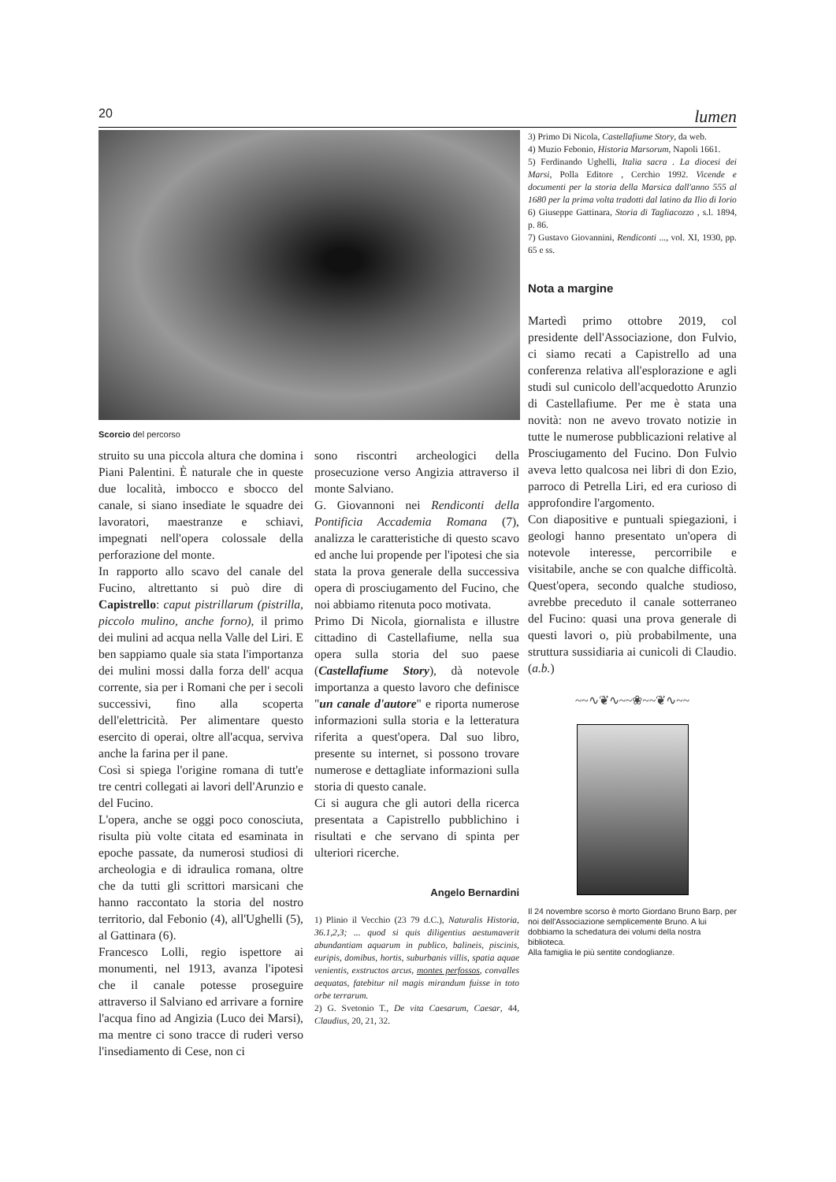20 lumen
Scorcio del percorso
struito su una piccola altura che domina i Piani Palentini. È naturale che in queste due località, imbocco e sbocco del canale, si siano insediate le squadre dei lavoratori, maestranze e schiavi, impegnati nell'opera colossale della perforazione del monte.
In rapporto allo scavo del canale del Fucino, altrettanto si può dire di Capistrello: caput pistrillarum (pistrilla, piccolo mulino, anche forno), il primo dei mulini ad acqua nella Valle del Liri. E ben sappiamo quale sia stata l'importanza dei mulini mossi dalla forza dell' acqua corrente, sia per i Romani che per i secoli successivi, fino alla scoperta dell'elettricità. Per alimentare questo esercito di operai, oltre all'acqua, serviva anche la farina per il pane.
Così si spiega l'origine romana di tutt'e tre centri collegati ai lavori dell'Arunzio e del Fucino.
L'opera, anche se oggi poco conosciuta, risulta più volte citata ed esaminata in epoche passate, da numerosi studiosi di archeologia e di idraulica romana, oltre che da tutti gli scrittori marsicani che hanno raccontato la storia del nostro territorio, dal Febonio (4), all'Ughelli (5), al Gattinara (6).
Francesco Lolli, regio ispettore ai monumenti, nel 1913, avanza l'ipotesi che il canale potesse proseguire attraverso il Salviano ed arrivare a fornire l'acqua fino ad Angizia (Luco dei Marsi), ma mentre ci sono tracce di ruderi verso l'insediamento di Cese, non ci
sono riscontri archeologici della prosecuzione verso Angizia attraverso il monte Salviano.
G. Giovannoni nei Rendiconti della Pontificia Accademia Romana (7), analizza le caratteristiche di questo scavo ed anche lui propende per l'ipotesi che sia stata la prova generale della successiva opera di prosciugamento del Fucino, che noi abbiamo ritenuta poco motivata.
Primo Di Nicola, giornalista e illustre cittadino di Castellafiume, nella sua opera sulla storia del suo paese (Castellafiume Story), dà notevole importanza a questo lavoro che definisce "un canale d'autore" e riporta numerose informazioni sulla storia e la letteratura riferita a quest'opera. Dal suo libro, presente su internet, si possono trovare numerose e dettagliate informazioni sulla storia di questo canale.
Ci si augura che gli autori della ricerca presentata a Capistrello pubblichino i risultati e che servano di spinta per ulteriori ricerche.
Angelo Bernardini
1) Plinio il Vecchio (23 79 d.C.), Naturalis Historia, 36.1,2,3; ... quod si quis diligentius aestumaverit abundantiam aquarum in publico, balineis, piscinis, euripis, domibus, hortis, suburbanis villis, spatia aquae venientis, exstructos arcus, montes perfossos, convalles aequatas, fatebitur nil magis mirandum fuisse in toto orbe terrarum.
2) G. Svetonio T., De vita Caesarum, Caesar, 44, Claudius, 20, 21, 32.
3) Primo Di Nicola, Castellafiume Story, da web.
4) Muzio Febonio, Historia Marsorum, Napoli 1661.
5) Ferdinando Ughelli, Italia sacra . La diocesi dei Marsi, Polla Editore , Cerchio 1992. Vicende e documenti per la storia della Marsica dall'anno 555 al 1680 per la prima volta tradotti dal latino da Ilio di Iorio
6) Giuseppe Gattinara, Storia di Tagliacozzo , s.l. 1894, p. 86.
7) Gustavo Giovannini, Rendiconti ..., vol. XI, 1930, pp. 65 e ss.
Nota a margine
Martedì primo ottobre 2019, col presidente dell'Associazione, don Fulvio, ci siamo recati a Capistrello ad una conferenza relativa all'esplorazione e agli studi sul cunicolo dell'acquedotto Arunzio di Castellafiume. Per me è stata una novità: non ne avevo trovato notizie in tutte le numerose pubblicazioni relative al Prosciugamento del Fucino. Don Fulvio aveva letto qualcosa nei libri di don Ezio, parroco di Petrella Liri, ed era curioso di approfondire l'argomento.
Con diapositive e puntuali spiegazioni, i geologi hanno presentato un'opera di notevole interesse, percorribile e visitabile, anche se con qualche difficoltà. Quest'opera, secondo qualche studioso, avrebbe preceduto il canale sotterraneo del Fucino: quasi una prova generale di questi lavori o, più probabilmente, una struttura sussidiaria ai cunicoli di Claudio. (a.b.)
~~∿❦∿~~❀~~❦∿~~
Il 24 novembre scorso è morto Giordano Bruno Barp, per noi dell'Associazione semplicemente Bruno. A lui dobbiamo la schedatura dei volumi della nostra biblioteca.
Alla famiglia le più sentite condoglianze.